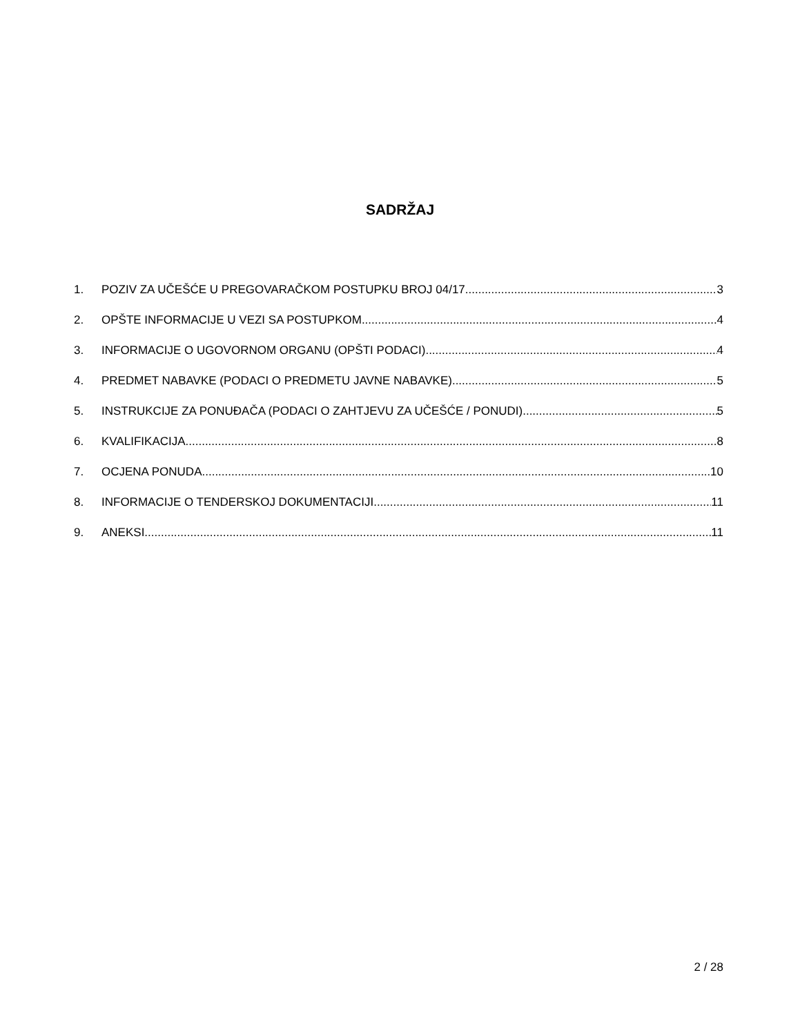SADRŽAJ
1. POZIV ZA UČEŠĆE U PREGOVARAČKOM POSTUPKU BROJ 04/17 3
2. OPŠTE INFORMACIJE U VEZI SA POSTUPKOM 4
3. INFORMACIJE O UGOVORNOM ORGANU (OPŠTI PODACI) 4
4. PREDMET NABAVKE (PODACI O PREDMETU JAVNE NABAVKE) 5
5. INSTRUKCIJE ZA PONUĐAČA (PODACI O ZAHTJEVU ZA UČEŠĆE / PONUDI) 5
6. KVALIFIKACIJA 8
7. OCJENA PONUDA 10
8. INFORMACIJE O TENDERSKOJ DOKUMENTACIJI 11
9. ANEKSI 11
2 / 28